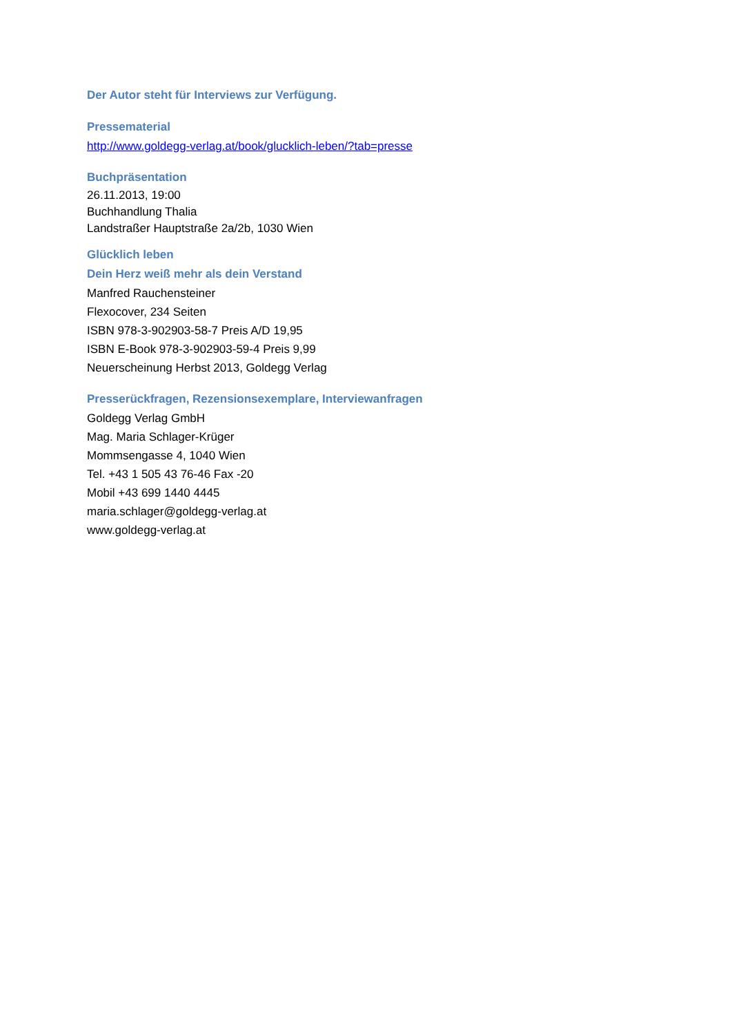Der Autor steht für Interviews zur Verfügung.
Pressematerial
http://www.goldegg-verlag.at/book/glucklich-leben/?tab=presse
Buchpräsentation
26.11.2013, 19:00
Buchhandlung Thalia
Landstraßer Hauptstraße 2a/2b, 1030 Wien
Glücklich leben
Dein Herz weiß mehr als dein Verstand
Manfred Rauchensteiner
Flexocover, 234 Seiten
ISBN 978-3-902903-58-7 Preis A/D 19,95
ISBN E-Book 978-3-902903-59-4 Preis 9,99
Neuerscheinung Herbst 2013, Goldegg Verlag
Presserückfragen, Rezensionsexemplare, Interviewanfragen
Goldegg Verlag GmbH
Mag. Maria Schlager-Krüger
Mommsengasse 4, 1040 Wien
Tel. +43 1 505 43 76-46 Fax -20
Mobil +43 699 1440 4445
maria.schlager@goldegg-verlag.at
www.goldegg-verlag.at